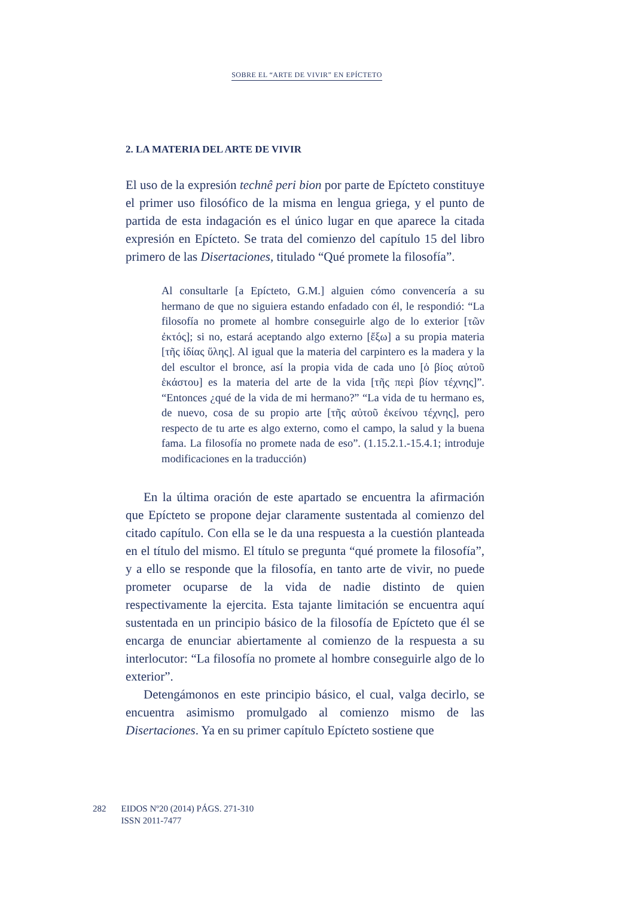SOBRE EL “ARTE DE VIVIR” EN EPÍCTETO
2. LA MATERIA DEL ARTE DE VIVIR
El uso de la expresión technê peri bion por parte de Epícteto constituye el primer uso filosófico de la misma en lengua griega, y el punto de partida de esta indagación es el único lugar en que aparece la citada expresión en Epícteto. Se trata del comienzo del capítulo 15 del libro primero de las Disertaciones, titulado “Qué promete la filosofía”.
Al consultarle [a Epícteto, G.M.] alguien cómo convencería a su hermano de que no siguiera estando enfadado con él, le respondió: “La filosofía no promete al hombre conseguirle algo de lo exterior [τῶν ἐκτός]; si no, estará aceptando algo externo [ἔξω] a su propia materia [τῆς ἰδίας ὕλης]. Al igual que la materia del carpintero es la madera y la del escultor el bronce, así la propia vida de cada uno [ὁ βίος αὐτοῦ ἑκάστου] es la materia del arte de la vida [τῆς περὶ βίον τέχνης]”. “Entonces ¿qué de la vida de mi hermano?” “La vida de tu hermano es, de nuevo, cosa de su propio arte [τῆς αὐτοῦ ἐκείνου τέχνης], pero respecto de tu arte es algo externo, como el campo, la salud y la buena fama. La filosofía no promete nada de eso”. (1.15.2.1.-15.4.1; introduje modificaciones en la traducción)
En la última oración de este apartado se encuentra la afirmación que Epícteto se propone dejar claramente sustentada al comienzo del citado capítulo. Con ella se le da una respuesta a la cuestión planteada en el título del mismo. El título se pregunta “qué promete la filosofía”, y a ello se responde que la filosofía, en tanto arte de vivir, no puede prometer ocuparse de la vida de nadie distinto de quien respectivamente la ejercita. Esta tajante limitación se encuentra aquí sustentada en un principio básico de la filosofía de Epícteto que él se encarga de enunciar abiertamente al comienzo de la respuesta a su interlocutor: “La filosofía no promete al hombre conseguirle algo de lo exterior”.
Detengámonos en este principio básico, el cual, valga decirlo, se encuentra asimismo promulgado al comienzo mismo de las Disertaciones. Ya en su primer capítulo Epícteto sostiene que
282 EIDOS Nº20 (2014) PÁGS. 271-310
ISSN 2011-7477